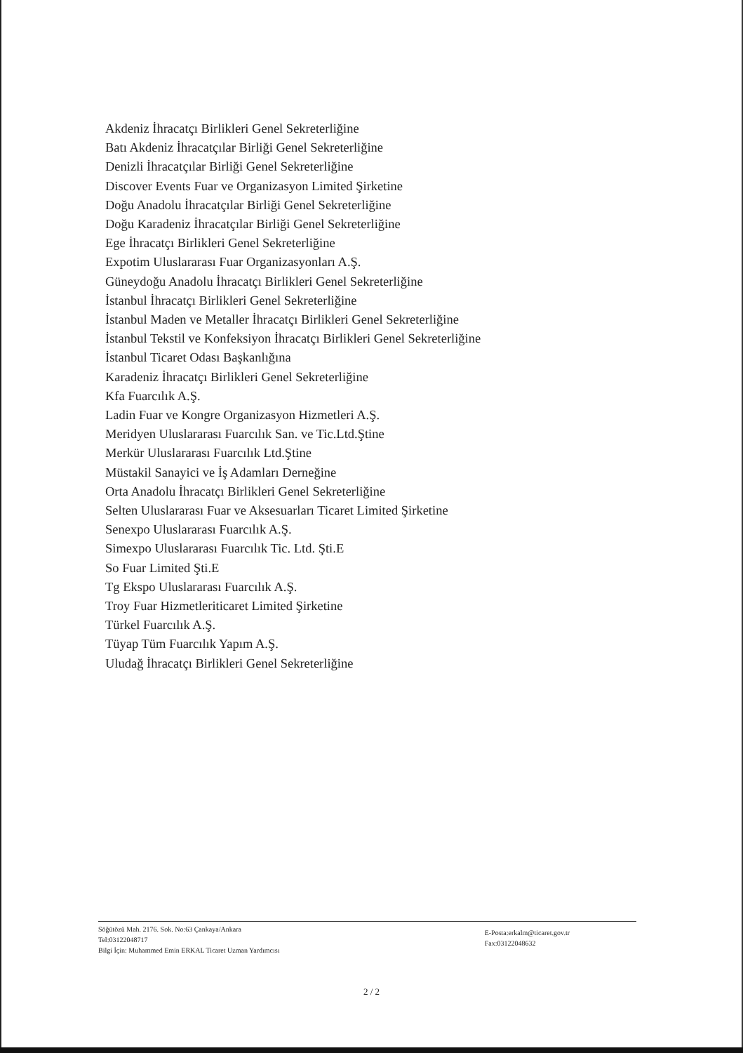Akdeniz İhracatçı Birlikleri Genel Sekreterliğine
Batı Akdeniz İhracatçılar Birliği Genel Sekreterliğine
Denizli İhracatçılar Birliği Genel Sekreterliğine
Discover Events Fuar ve Organizasyon Limited Şirketine
Doğu Anadolu İhracatçılar Birliği Genel Sekreterliğine
Doğu Karadeniz İhracatçılar Birliği Genel Sekreterliğine
Ege İhracatçı Birlikleri Genel Sekreterliğine
Expotim Uluslararası Fuar Organizasyonları A.Ş.
Güneydoğu Anadolu İhracatçı Birlikleri Genel Sekreterliğine
İstanbul İhracatçı Birlikleri Genel Sekreterliğine
İstanbul Maden ve Metaller İhracatçı Birlikleri Genel Sekreterliğine
İstanbul Tekstil ve Konfeksiyon İhracatçı Birlikleri Genel Sekreterliğine
İstanbul Ticaret Odası Başkanlığına
Karadeniz İhracatçı Birlikleri Genel Sekreterliğine
Kfa Fuarcılık A.Ş.
Ladin Fuar ve Kongre Organizasyon Hizmetleri A.Ş.
Meridyen Uluslararası Fuarcılık San. ve Tic.Ltd.Ştine
Merkür Uluslararası Fuarcılık Ltd.Ştine
Müstakil Sanayici ve İş Adamları Derneğine
Orta Anadolu İhracatçı Birlikleri Genel Sekreterliğine
Selten Uluslararası Fuar ve Aksesuarları Ticaret Limited Şirketine
Senexpo Uluslararası Fuarcılık A.Ş.
Simexpo Uluslararası Fuarcılık Tic. Ltd. Şti.E
So Fuar Limited Şti.E
Tg Ekspo Uluslararası Fuarcılık A.Ş.
Troy Fuar Hizmetleriticaret Limited Şirketine
Türkel Fuarcılık A.Ş.
Tüyap Tüm Fuarcılık Yapım A.Ş.
Uludağ İhracatçı Birlikleri Genel Sekreterliğine
Söğütözü Mah. 2176. Sok. No:63 Çankaya/Ankara
Tel:03122048717
Bilgi İçin: Muhammed Emin ERKAL Ticaret Uzman Yardımcısı
E-Posta:erkalm@ticaret.gov.tr
Fax:03122048632
2 / 2